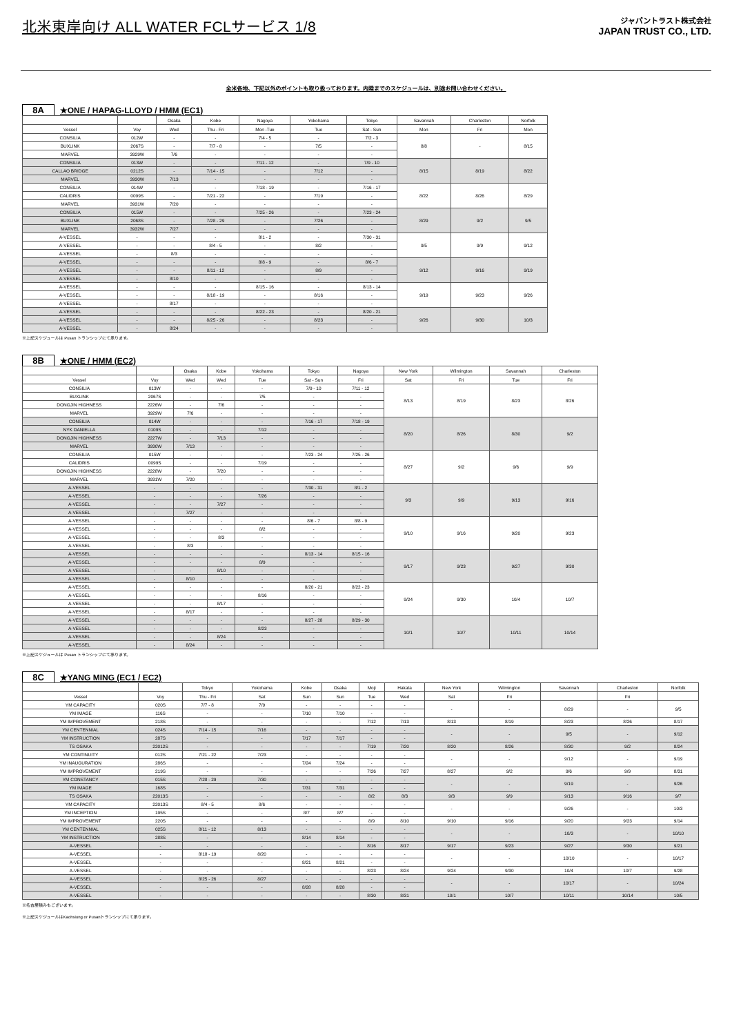北米東岸向け ALL WATER FCLサービス 1/8
ジャパントラスト株式会社
JAPAN TRUST CO., LTD.
全米各地、下記以外のポイントも取り扱っております。内陸までのスケジュールは、別途お問い合わせください。
8A ★ONE / HAPAG-LLOYD / HMM (EC1)
| | | Osaka | Kobe | Nagoya | Yokohama | Tokyo | Savannah | Charleston | Norfolk |
| --- | --- | --- | --- | --- | --- | --- | --- | --- | --- |
| Vessel | Voy | Wed | Thu - Fri | Mon -Tue | Tue | Sat - Sun | Mon | Fri | Mon |
| CONSILIA | 012W | - | - | 7/4 - 5 | - | 7/2 - 3 | 8/8 | - | 8/15 |
| BUXLINK | 2067S | - | 7/7 - 8 | - | 7/5 | - | | | |
| MARVEL | 3929W | 7/6 | - | - | - | - | | | |
| CONSILIA | 013W | - | - | 7/11 - 12 | - | 7/9 - 10 | 8/15 | 8/19 | 8/22 |
| CALLAO BRIDGE | 0212S | - | 7/14 - 15 | - | 7/12 | - | | | |
| MARVEL | 3930W | 7/13 | - | - | - | - | | | |
| CONSILIA | 014W | - | - | 7/18 - 19 | - | 7/16 - 17 | 8/22 | 8/26 | 8/29 |
| CALIDRIS | 0099S | - | 7/21 - 22 | - | 7/19 | - | | | |
| MARVEL | 3931W | 7/20 | - | - | - | - | | | |
| CONSILIA | 015W | - | - | 7/25 - 26 | - | 7/23 - 24 | 8/29 | 9/2 | 9/5 |
| BUXLINK | 2068S | - | 7/28 - 29 | - | 7/26 | - | | | |
| MARVEL | 3932W | 7/27 | - | - | - | - | | | |
| A-VESSEL | - | - | - | 8/1 - 2 | - | 7/30 - 31 | 9/5 | 9/9 | 9/12 |
| A-VESSEL | - | - | 8/4 - 5 | - | 8/2 | - | | | |
| A-VESSEL | - | 8/3 | - | - | - | - | | | |
| A-VESSEL | - | - | - | 8/8 - 9 | - | 8/6 - 7 | 9/12 | 9/16 | 9/19 |
| A-VESSEL | - | - | 8/11 - 12 | - | 8/9 | - | | | |
| A-VESSEL | - | 8/10 | - | - | - | - | | | |
| A-VESSEL | - | - | - | 8/15 - 16 | - | 8/13 - 14 | 9/19 | 9/23 | 9/26 |
| A-VESSEL | - | - | 8/18 - 19 | - | 8/16 | - | | | |
| A-VESSEL | - | 8/17 | - | - | - | - | | | |
| A-VESSEL | - | - | - | 8/22 - 23 | - | 8/20 - 21 | 9/26 | 9/30 | 10/3 |
| A-VESSEL | - | - | 8/25 - 26 | - | 8/23 | - | | | |
| A-VESSEL | - | 8/24 | - | - | - | - | | | |
※上記スケジュールは Pusan トランシップにて承ります。
8B ★ONE / HMM (EC2)
| | | Osaka | Kobe | Yokohama | Tokyo | Nagoya | New York | Wilmington | Savannah | Charleston |
| --- | --- | --- | --- | --- | --- | --- | --- | --- | --- | --- |
| Vessel | Voy | Wed | Wed | Tue | Sat - Sun | Fri | Sat | Fri | Tue | Fri |
| CONSILIA | 013W | - | - | - | 7/9 - 10 | 7/11 - 12 | 8/13 | 8/19 | 8/23 | 8/26 |
| BUXLINK | 2067S | - | - | 7/5 | - | - | | | | |
| DONGJIN HIGHNESS | 2226W | - | 7/6 | - | - | - | | | | |
| MARVEL | 3929W | 7/6 | - | - | - | - | | | | |
| CONSILIA | 014W | - | - | - | 7/16 - 17 | 7/18 - 19 | 8/20 | 8/26 | 8/30 | 9/2 |
| NYK DANIELLA | 0109S | - | - | 7/12 | - | - | | | | |
| DONGJIN HIGHNESS | 2227W | - | 7/13 | - | - | - | | | | |
| MARVEL | 3930W | 7/13 | - | - | - | - | | | | |
| CONSILIA | 015W | - | - | - | 7/23 - 24 | 7/25 - 26 | 8/27 | 9/2 | 9/6 | 9/9 |
| CALIDRIS | 0099S | - | - | 7/19 | - | - | | | | |
| DONGJIN HIGHNESS | 2228W | - | 7/20 | - | - | - | | | | |
| MARVEL | 3931W | 7/20 | - | - | - | - | | | | |
| A-VESSEL | - | - | - | - | 7/30 - 31 | 8/1 - 2 | 9/3 | 9/9 | 9/13 | 9/16 |
| A-VESSEL | - | - | - | 7/26 | - | - | | | | |
| A-VESSEL | - | - | 7/27 | - | - | - | | | | |
| A-VESSEL | - | 7/27 | - | - | - | - | | | | |
| A-VESSEL | - | - | - | - | 8/6 - 7 | 8/8 - 9 | 9/10 | 9/16 | 9/20 | 9/23 |
| A-VESSEL | - | - | - | 8/2 | - | - | | | | |
| A-VESSEL | - | - | 8/3 | - | - | - | | | | |
| A-VESSEL | - | 8/3 | - | - | - | - | | | | |
| A-VESSEL | - | - | - | - | 8/13 - 14 | 8/15 - 16 | 9/17 | 9/23 | 9/27 | 9/30 |
| A-VESSEL | - | - | - | 8/9 | - | - | | | | |
| A-VESSEL | - | - | 8/10 | - | - | - | | | | |
| A-VESSEL | - | 8/10 | - | - | - | - | | | | |
| A-VESSEL | - | - | - | - | 8/20 - 21 | 8/22 - 23 | 9/24 | 9/30 | 10/4 | 10/7 |
| A-VESSEL | - | - | - | 8/16 | - | - | | | | |
| A-VESSEL | - | - | 8/17 | - | - | - | | | | |
| A-VESSEL | - | 8/17 | - | - | - | - | | | | |
| A-VESSEL | - | - | - | - | 8/27 - 28 | 8/29 - 30 | 10/1 | 10/7 | 10/11 | 10/14 |
| A-VESSEL | - | - | - | 8/23 | - | - | | | | |
| A-VESSEL | - | - | 8/24 | - | - | - | | | | |
| A-VESSEL | - | 8/24 | - | - | - | - | | | | |
※上記スケジュールは Pusan トランシップにて承ります。
8C ★YANG MING (EC1 / EC2)
| | | Tokyo | Yokohama | Kobe | Osaka | Moji | Hakata | New York | Wilmington | Savannah | Charleston | Norfolk |
| --- | --- | --- | --- | --- | --- | --- | --- | --- | --- | --- | --- | --- |
| Vessel | Voy | Thu - Fri | Sat | Sun | Sun | Tue | Wed | Sat | Fri | | Fri | |
| YM CAPACITY | 020S | 7/7 - 8 | 7/9 | - | - | - | - | - | - | 8/29 | - | 9/5 |
| YM IMAGE | 116S | - | - | 7/10 | 7/10 | - | - | | | | | |
| YM IMPROVEMENT | 218S | - | - | - | - | 7/12 | 7/13 | 8/13 | 8/19 | 8/23 | 8/26 | 8/17 |
| YM CENTENNIAL | 024S | 7/14 - 15 | 7/16 | - | - | - | - | - | - | 9/5 | - | 9/12 |
| YM INSTRUCTION | 287S | - | - | 7/17 | 7/17 | - | - | | | | | |
| TS OSAKA | 22012S | - | - | - | - | 7/19 | 7/20 | 8/20 | 8/26 | 8/30 | 9/2 | 8/24 |
| YM CONTINUITY | 012S | 7/21 - 22 | 7/23 | - | - | - | - | - | - | 9/12 | - | 9/19 |
| YM INAUGURATION | 286S | - | - | 7/24 | 7/24 | - | - | | | | | |
| YM IMPROVEMENT | 219S | - | - | - | - | 7/26 | 7/27 | 8/27 | 9/2 | 9/6 | 9/9 | 8/31 |
| YM CONSTANCY | 015S | 7/28 - 29 | 7/30 | - | - | - | - | - | - | 9/19 | - | 9/26 |
| YM IMAGE | 168S | - | - | 7/31 | 7/31 | - | - | | | | | |
| TS OSAKA | 22013S | - | - | - | - | 8/2 | 8/3 | 9/3 | 9/9 | 9/13 | 9/16 | 9/7 |
| YM CAPACITY | 22013S | 8/4 - 5 | 8/6 | - | - | - | - | - | - | 9/26 | - | 10/3 |
| YM INCEPTION | 195S | - | - | 8/7 | 8/7 | - | - | | | | | |
| YM IMPROVEMENT | 220S | - | - | - | - | 8/9 | 8/10 | 9/10 | 9/16 | 9/20 | 9/23 | 9/14 |
| YM CENTENNIAL | 025S | 8/11 - 12 | 8/13 | - | - | - | - | - | - | 10/3 | - | 10/10 |
| YM INSTRUCTION | 288S | - | - | 8/14 | 8/14 | - | - | | | | | |
| A-VESSEL | - | - | - | - | - | 8/16 | 8/17 | 9/17 | 9/23 | 9/27 | 9/30 | 9/21 |
| A-VESSEL | - | 8/18 - 19 | 8/20 | - | - | - | - | - | - | 10/10 | - | 10/17 |
| A-VESSEL | - | - | - | 8/21 | 8/21 | - | - | | | | | |
| A-VESSEL | - | - | - | - | - | 8/23 | 8/24 | 9/24 | 9/30 | 10/4 | 10/7 | 9/28 |
| A-VESSEL | - | 8/25 - 26 | 8/27 | - | - | - | - | - | - | 10/17 | - | 10/24 |
| A-VESSEL | - | - | - | 8/28 | 8/28 | - | - | | | | | |
| A-VESSEL | - | - | - | - | - | 8/30 | 8/31 | 10/1 | 10/7 | 10/11 | 10/14 | 10/5 |
※名古屋積みもございます。
※上記スケジュールはKaohsiung or Pusanトランシップにて承ります。